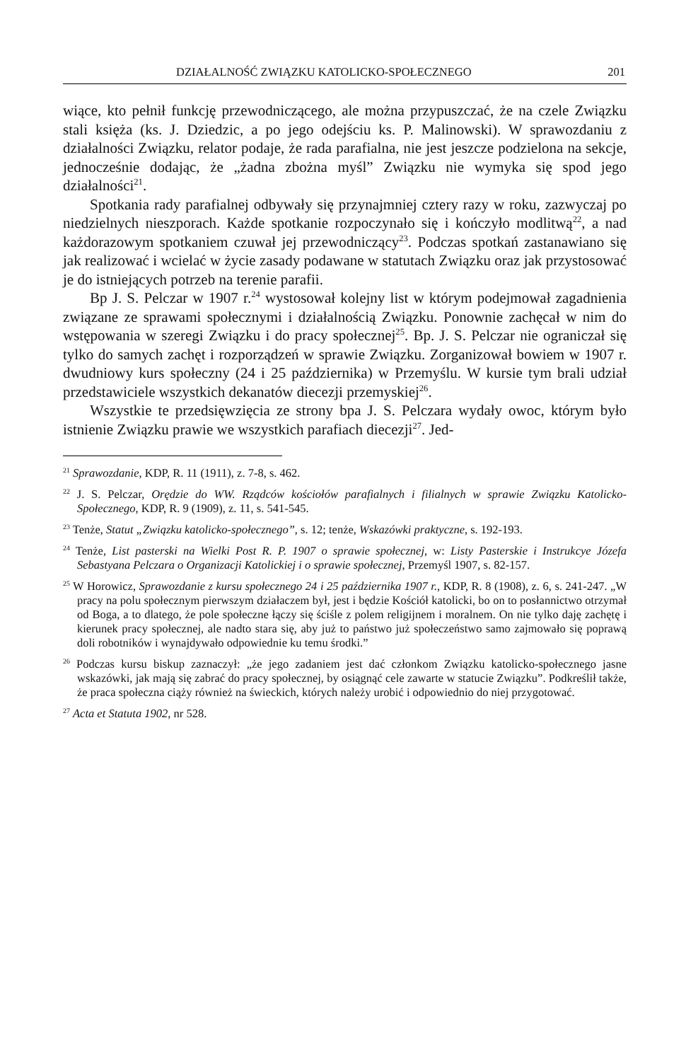DZIAŁALNOŚĆ ZWIĄZKU KATOLICKO-SPOŁECZNEGO 201
wiące, kto pełnił funkcję przewodniczącego, ale można przypuszczać, że na czele Związku stali księża (ks. J. Dziedzic, a po jego odejściu ks. P. Malinowski). W sprawozdaniu z działalności Związku, relator podaje, że rada parafialna, nie jest jeszcze podzielona na sekcje, jednocześnie dodając, że „żadna zbożna myśl” Związku nie wymyka się spod jego działalności<sup>21</sup>.
Spotkania rady parafialnej odbywały się przynajmniej cztery razy w roku, zazwyczaj po niedzielnych nieszporach. Każde spotkanie rozpoczynało się i kończyło modlitwą<sup>22</sup>, a nad każdorazowym spotkaniem czuwał jej przewodniczący<sup>23</sup>. Podczas spotkań zastanawiano się jak realizować i wcielać w życie zasady podawane w statutach Związku oraz jak przystosować je do istniejących potrzeb na terenie parafii.
Bp J. S. Pelczar w 1907 r.<sup>24</sup> wystosował kolejny list w którym podejmował zagadnienia związane ze sprawami społecznymi i działalnością Związku. Ponownie zachęcał w nim do wstępowania w szeregi Związku i do pracy społecznej<sup>25</sup>. Bp. J. S. Pelczar nie ograniczał się tylko do samych zachęt i rozporządzeń w sprawie Związku. Zorganizował bowiem w 1907 r. dwudniowy kurs społeczny (24 i 25 października) w Przemyślu. W kursie tym brali udział przedstawiciele wszystkich dekanatów diecezji przemyskiej<sup>26</sup>.
Wszystkie te przedsięwzięcia ze strony bpa J. S. Pelczara wydały owoc, którym było istnienie Związku prawie we wszystkich parafiach diecezji<sup>27</sup>. Jed-
<sup>21</sup> Sprawozdanie, KDP, R. 11 (1911), z. 7-8, s. 462.
<sup>22</sup> J. S. Pelczar, Orędzie do WW. Rządców kościołów parafialnych i filialnych w sprawie Związku Katolicko-Społecznego, KDP, R. 9 (1909), z. 11, s. 541-545.
<sup>23</sup> Tenże, Statut „Związku katolicko-społecznego”, s. 12; tenże, Wskazówki praktyczne, s. 192-193.
<sup>24</sup> Tenże, List pasterski na Wielki Post R. P. 1907 o sprawie społecznej, w: Listy Pasterskie i Instrukcye Józefa Sebastyana Pelczara o Organizacji Katolickiej i o sprawie społecznej, Przemyśl 1907, s. 82-157.
<sup>25</sup> W Horowicz, Sprawozdanie z kursu społecznego 24 i 25 października 1907 r., KDP, R. 8 (1908), z. 6, s. 241-247. „W pracy na polu społecznym pierwszym działaczem był, jest i będzie Kościół katolicki, bo on to posłannictwo otrzymał od Boga, a to dlatego, że pole społeczne łączy się ściśle z polem religijnem i moralnem. On nie tylko daję zachętę i kierunek pracy społecznej, ale nadto stara się, aby już to państwo już społeczeństwo samo zajmowało się poprawą doli robotników i wynajdywało odpowiednie ku temu środki.”
<sup>26</sup> Podczas kursu biskup zaznaczył: „że jego zadaniem jest dać członkom Związku katolicko-społecznego jasne wskazówki, jak mają się zabrać do pracy społecznej, by osiągnąć cele zawarte w statucie Związku”. Podkreślił także, że praca społeczna ciąży również na świeckich, których należy urobić i odpowiednio do niej przygotować.
<sup>27</sup> Acta et Statuta 1902, nr 528.